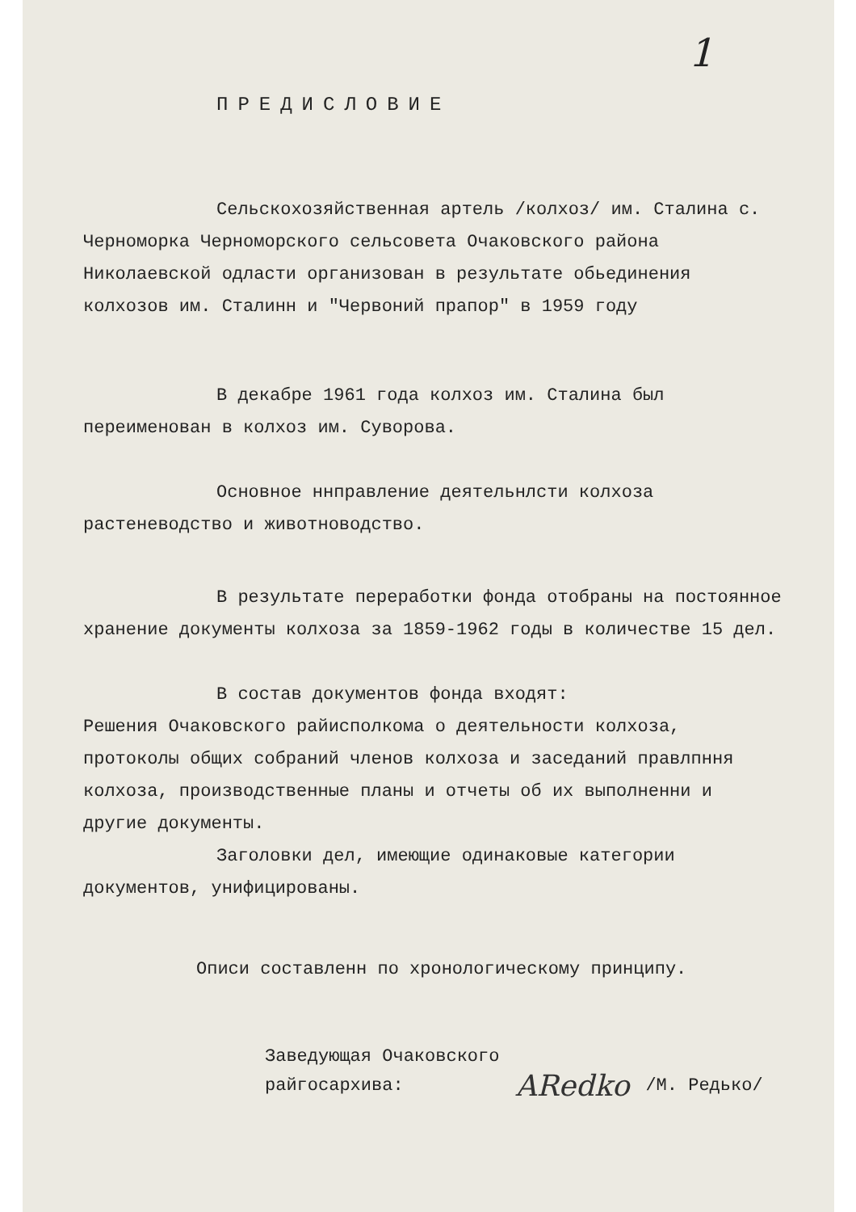1
ПРЕДИСЛОВИЕ
Сельскохозяйственная артель /колхоз/ им. Сталина с. Черноморка Черноморского сельсовета Очаковского района Николаевской одласти организован в результате обьединения колхозов им. Сталинн и "Червоний прапор" в 1959 году
В декабре 1961 года колхоз им. Сталина был переименован в колхоз им. Суворова.
Основное ннправление деятельнлсти колхоза растеневодство и животноводство.
В результате переработки фонда отобраны на постоянное хранение документы колхоза за 1859-1962 годы в количестве 15 дел.
В состав документов фонда входят:
Решения Очаковского райисполкома о деятельности колхоза, протоколы общих собраний членов колхоза и заседаний правлпння колхоза, производственные планы и отчеты об их выполненни и другие документы.
Заголовки дел, имеющие одинаковые категории документов, унифицированы.
Описи составленн по хронологическому принципу.
Заведующая Очаковского
райгосархива:
ARedko /М. Редько/